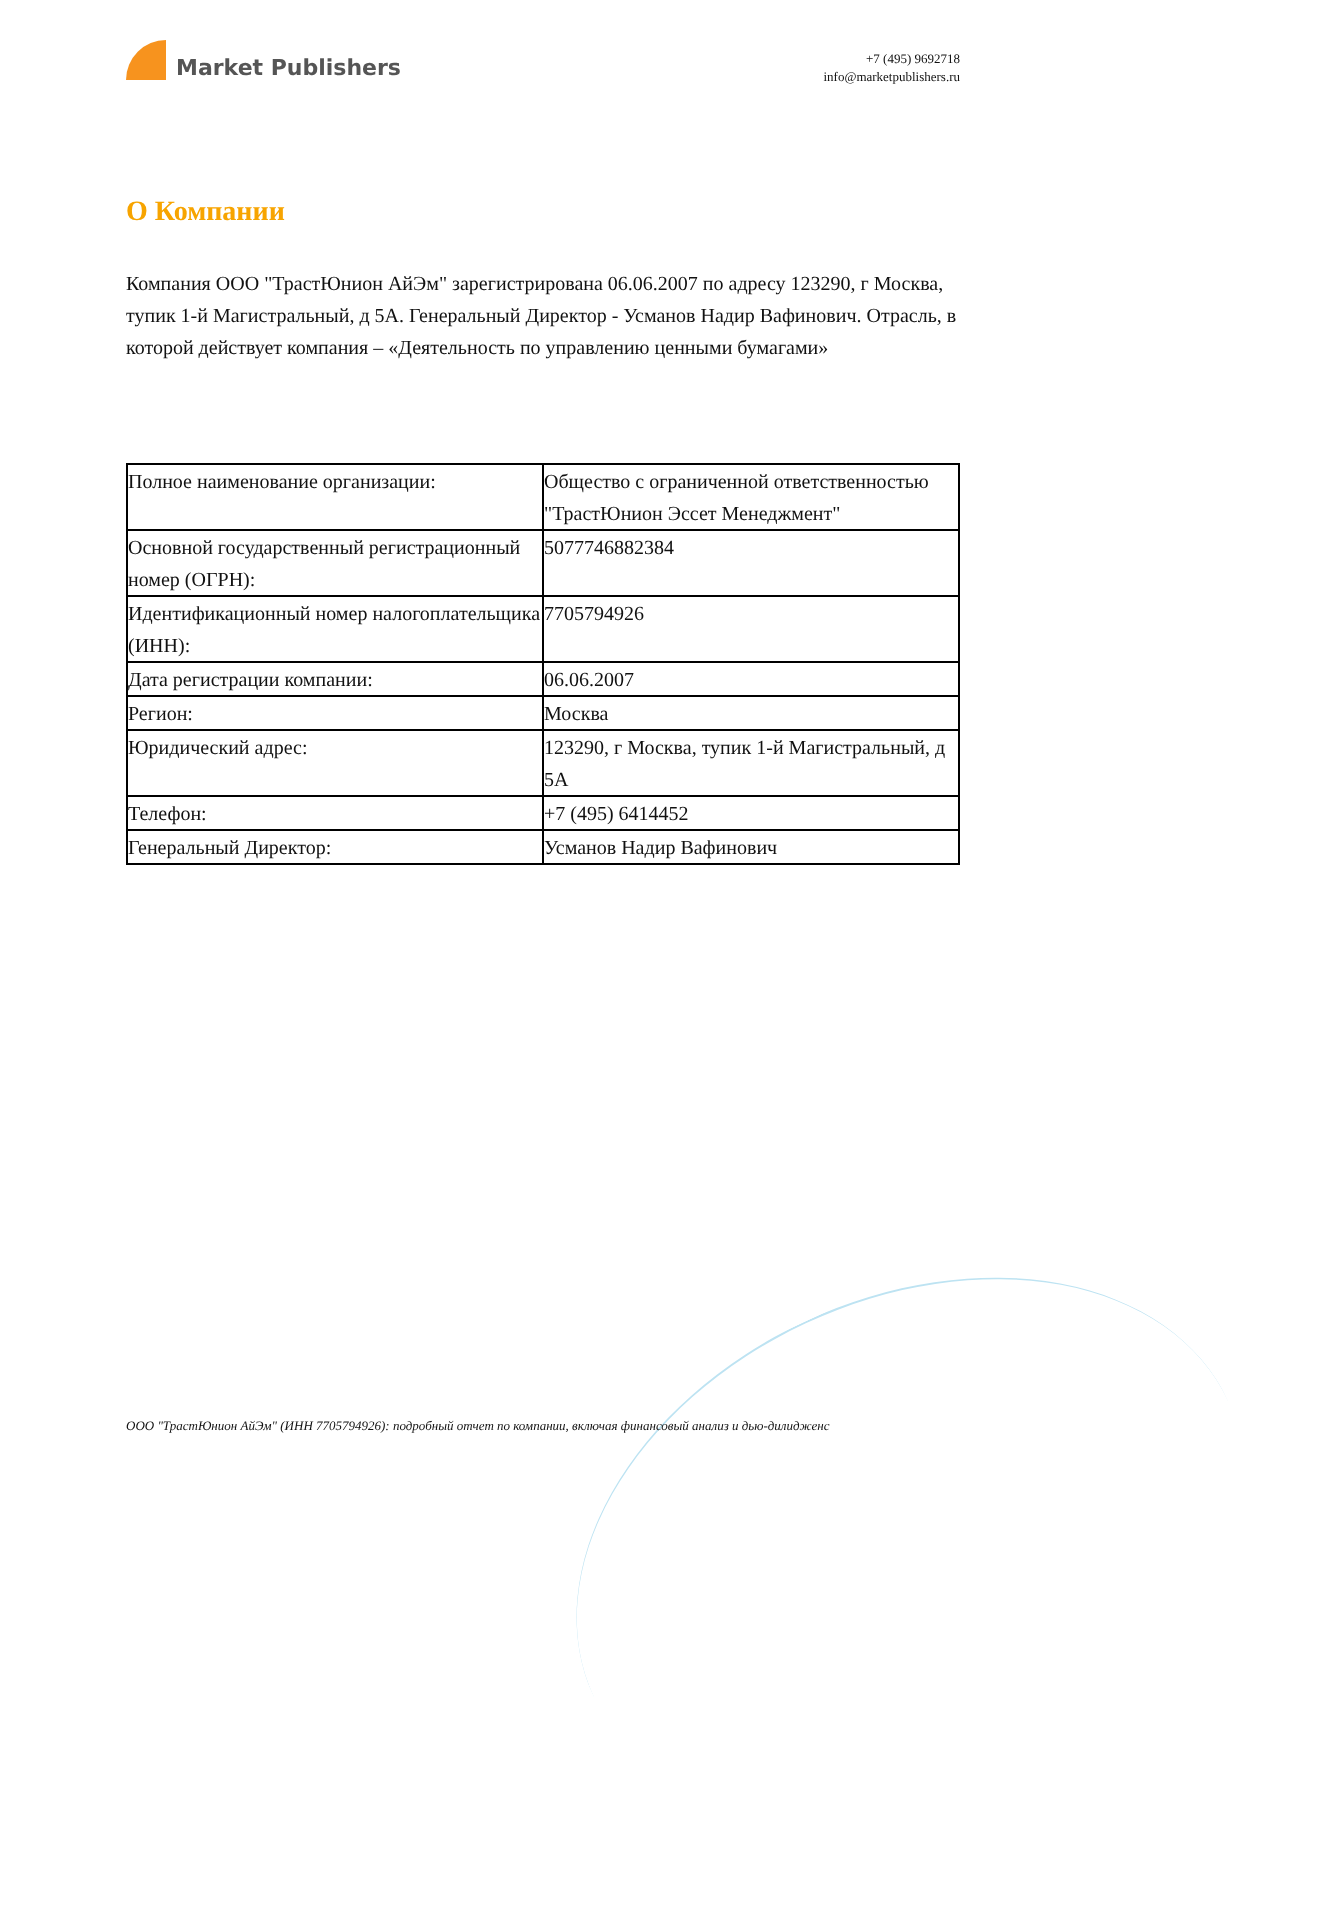Market Publishers
+7 (495) 9692718
info@marketpublishers.ru
О Компании
Компания ООО "ТрастЮнион АйЭм" зарегистрирована 06.06.2007 по адресу 123290, г Москва, тупик 1-й Магистральный, д 5А. Генеральный Директор - Усманов Надир Вафинович. Отрасль, в которой действует компания – «Деятельность по управлению ценными бумагами»
| Полное наименование организации: | Общество с ограниченной ответственностью "ТрастЮнион Эссет Менеджмент" |
| Основной государственный регистрационный номер (ОГРН): | 5077746882384 |
| Идентификационный номер налогоплательщика (ИНН): | 7705794926 |
| Дата регистрации компании: | 06.06.2007 |
| Регион: | Москва |
| Юридический адрес: | 123290, г Москва, тупик 1-й Магистральный, д 5А |
| Телефон: | +7 (495) 6414452 |
| Генеральный Директор: | Усманов Надир Вафинович |
ООО "ТрастЮнион АйЭм" (ИНН 7705794926): подробный отчет по компании, включая финансовый анализ и дью-дилидженс